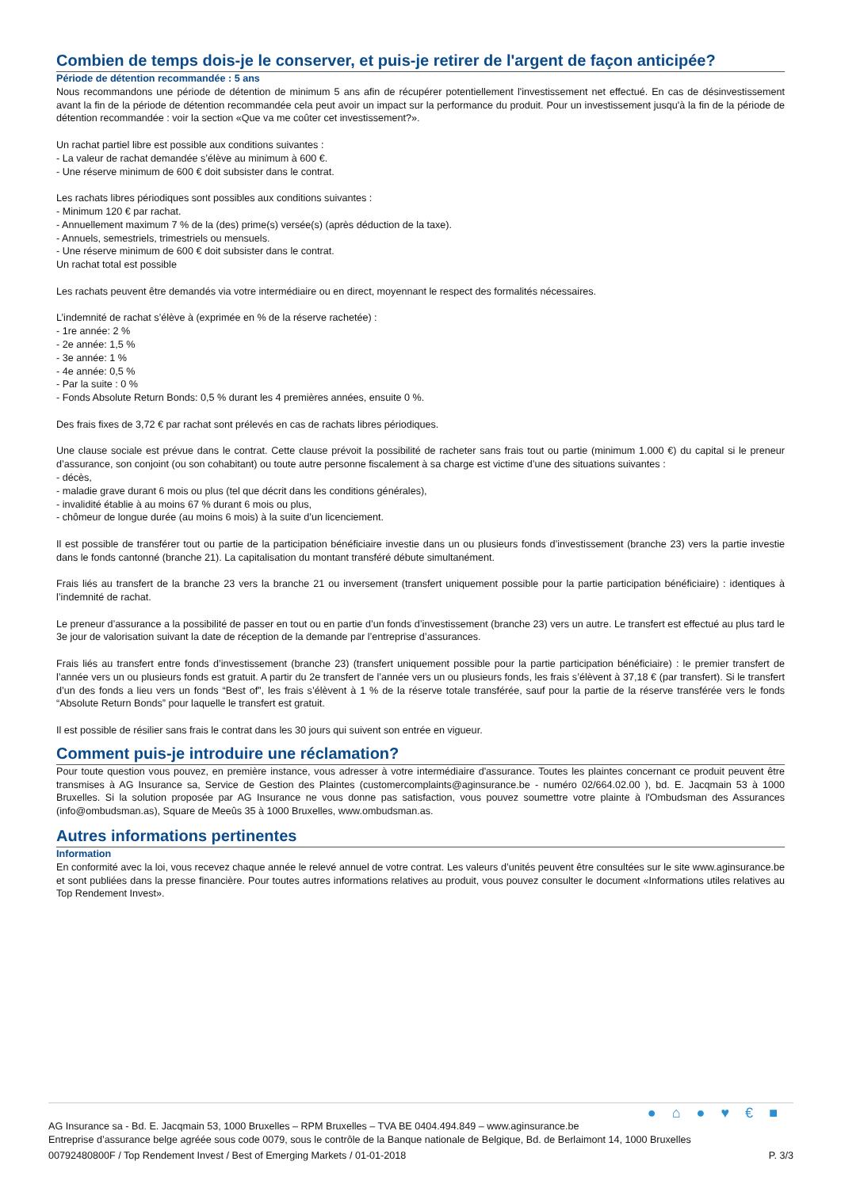Combien de temps dois-je le conserver, et puis-je retirer de l'argent de façon anticipée?
Période de détention recommandée : 5 ans
Nous recommandons une période de détention de minimum 5 ans afin de récupérer potentiellement l'investissement net effectué. En cas de désinvestissement avant la fin de la période de détention recommandée cela peut avoir un impact sur la performance du produit. Pour un investissement jusqu'à la fin de la période de détention recommandée : voir la section «Que va me coûter cet investissement?».
Un rachat partiel libre est possible aux conditions suivantes :
- La valeur de rachat demandée s’élève au minimum à 600 €.
- Une réserve minimum de 600 € doit subsister dans le contrat.
Les rachats libres périodiques sont possibles aux conditions suivantes :
- Minimum 120 € par rachat.
- Annuellement maximum 7 % de la (des) prime(s) versée(s) (après déduction de la taxe).
- Annuels, semestriels, trimestriels ou mensuels.
- Une réserve minimum de 600 € doit subsister dans le contrat.
Un rachat total est possible
Les rachats peuvent être demandés via votre intermédiaire ou en direct, moyennant le respect des formalités nécessaires.
L’indemnité de rachat s’élève à (exprimée en % de la réserve rachetée) :
- 1re année: 2 %
- 2e année: 1,5 %
- 3e année: 1 %
- 4e année: 0,5 %
- Par la suite : 0 %
- Fonds Absolute Return Bonds: 0,5 % durant les 4 premières années, ensuite 0 %.
Des frais fixes de 3,72 € par rachat sont prélevés en cas de rachats libres périodiques.
Une clause sociale est prévue dans le contrat. Cette clause prévoit la possibilité de racheter sans frais tout ou partie (minimum 1.000 €) du capital si le preneur d’assurance, son conjoint (ou son cohabitant) ou toute autre personne fiscalement à sa charge est victime d’une des situations suivantes :
- décès,
- maladie grave durant 6 mois ou plus (tel que décrit dans les conditions générales),
- invalidité établie à au moins 67 % durant 6 mois ou plus,
- chômeur de longue durée (au moins 6 mois) à la suite d’un licenciement.
Il est possible de transférer tout ou partie de la participation bénéficiaire investie dans un ou plusieurs fonds d’investissement (branche 23) vers la partie investie dans le fonds cantonné (branche 21). La capitalisation du montant transféré débute simultanément.
Frais liés au transfert de la branche 23 vers la branche 21 ou inversement (transfert uniquement possible pour la partie participation bénéficiaire) : identiques à l’indemnité de rachat.
Le preneur d’assurance a la possibilité de passer en tout ou en partie d’un fonds d’investissement (branche 23) vers un autre. Le transfert est effectué au plus tard le 3e jour de valorisation suivant la date de réception de la demande par l’entreprise d’assurances.
Frais liés au transfert entre fonds d’investissement (branche 23) (transfert uniquement possible pour la partie participation bénéficiaire) : le premier transfert de l’année vers un ou plusieurs fonds est gratuit. A partir du 2e transfert de l’année vers un ou plusieurs fonds, les frais s’élèvent à 37,18 € (par transfert). Si le transfert d’un des fonds a lieu vers un fonds “Best of”, les frais s’élèvent à 1 % de la réserve totale transférée, sauf pour la partie de la réserve transférée vers le fonds “Absolute Return Bonds” pour laquelle le transfert est gratuit.
Il est possible de résilier sans frais le contrat dans les 30 jours qui suivent son entrée en vigueur.
Comment puis-je introduire une réclamation?
Pour toute question vous pouvez, en première instance, vous adresser à votre intermédiaire d'assurance. Toutes les plaintes concernant ce produit peuvent être transmises à AG Insurance sa, Service de Gestion des Plaintes (customercomplaints@aginsurance.be - numéro 02/664.02.00 ), bd. E. Jacqmain 53 à 1000 Bruxelles. Si la solution proposée par AG Insurance ne vous donne pas satisfaction, vous pouvez soumettre votre plainte à l'Ombudsman des Assurances (info@ombudsman.as), Square de Meeûs 35 à 1000 Bruxelles, www.ombudsman.as.
Autres informations pertinentes
Information
En conformité avec la loi, vous recevez chaque année le relevé annuel de votre contrat. Les valeurs d’unités peuvent être consultées sur le site www.aginsurance.be et sont publiées dans la presse financière. Pour toutes autres informations relatives au produit, vous pouvez consulter le document «Informations utiles relatives au Top Rendement Invest».
●⌂●♥€■
AG Insurance sa - Bd. E. Jacqmain 53, 1000 Bruxelles – RPM Bruxelles – TVA BE 0404.494.849 – www.aginsurance.be
Entreprise d’assurance belge agréée sous code 0079, sous le contrôle de la Banque nationale de Belgique, Bd. de Berlaimont 14, 1000 Bruxelles
00792480800F / Top Rendement Invest / Best of Emerging Markets / 01-01-2018 P. 3/3